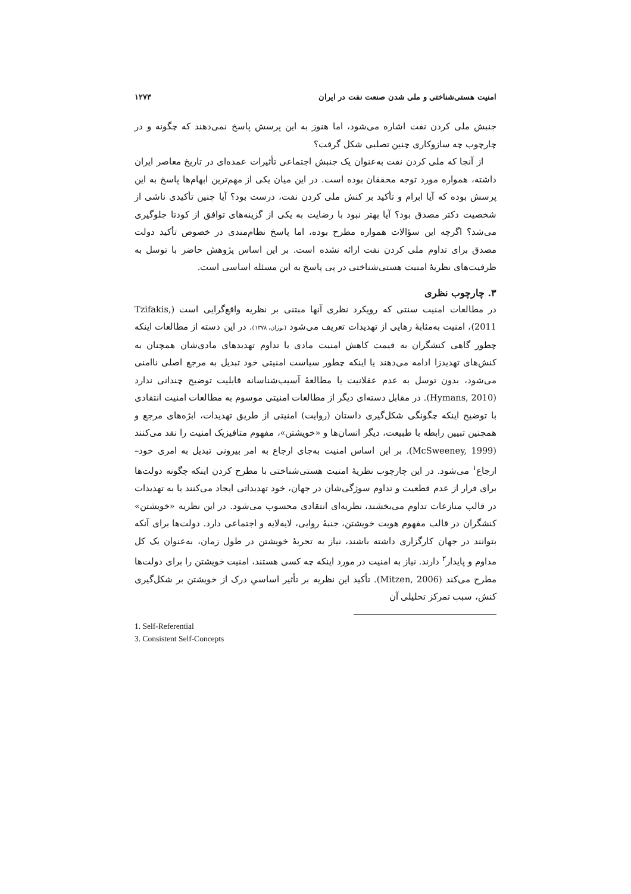امنیت هستی‌شناختی و ملی شدن صنعت نفت در ایران ۱۲۷۳
جنبش ملی کردن نفت اشاره می‌شود، اما هنوز به این پرسش پاسخ نمی‌دهند که چگونه و در چارچوب چه سازوکاری چنین تصلبی شکل گرفت؟
از آنجا که ملی کردن نفت به‌عنوان یک جنبش اجتماعی تأثیرات عمده‌ای در تاریخ معاصر ایران داشته، همواره مورد توجه محققان بوده است. در این میان یکی از مهم‌ترین ابهام‌ها پاسخ به این پرسش بوده که آیا ابرام و تأکید بر کنش ملی کردن نفت، درست بود؟ آیا چنین تأکیدی ناشی از شخصیت دکتر مصدق بود؟ آیا بهتر نبود با رضایت به یکی از گزینه‌های توافق از کودتا جلوگیری می‌شد؟ اگرچه این سؤالات همواره مطرح بوده، اما پاسخ نظام‌مندی در خصوص تأکید دولت مصدق برای تداوم ملی کردن نفت ارائه نشده است. بر این اساس پژوهش حاضر با توسل به ظرفیت‌های نظریهٔ امنیت هستی‌شناختی در پی پاسخ به این مسئله اساسی است.
۳. چارچوب نظری
در مطالعات امنیت سنتی که رویکرد نظری آنها مبتنی بر نظریه واقع‌گرایی است (Tzifakis, 2011)، امنیت به‌مثابهٔ رهایی از تهدیدات تعریف می‌شود (بوزان، ۱۳۷۸). در این دسته از مطالعات اینکه چطور گاهی کنشگران به قیمت کاهش امنیت مادی یا تداوم تهدیدهای مادی‌شان همچنان به کنش‌های تهدیدزا ادامه می‌دهند یا اینکه چطور سیاست امنیتی خود تبدیل به مرجع اصلی ناامنی می‌شود، بدون توسل به عدم عقلانیت یا مطالعهٔ آسیب‌شناسانه قابلیت توضیح چندانی ندارد (Hymans, 2010). در مقابل دسته‌ای دیگر از مطالعات امنیتی موسوم به مطالعات امنیت انتقادی با توضیح اینکه چگونگی شکل‌گیری داستان (روایت) امنیتی از طریق تهدیدات، ابژه‌های مرجع و همچنین تبیین رابطه با طبیعت، دیگر انسان‌ها و «خویشتن»، مفهوم متافیزیک امنیت را نقد می‌کنند (McSweeney, 1999). بر این اساس امنیت به‌جای ارجاع به امر بیرونی تبدیل به امری خود–ارجاع<sup>۱</sup> می‌شود. در این چارچوب نظریهٔ امنیت هستی‌شناختی با مطرح کردن اینکه چگونه دولت‌ها برای فرار از عدم قطعیت و تداوم سوژگی‌شان در جهان، خود تهدیداتی ایجاد می‌کنند یا به تهدیدات در قالب منازعات تداوم می‌بخشند، نظریه‌ای انتقادی محسوب می‌شود. در این نظریه «خویشتن» کنشگران در قالب مفهوم هویت خویشتن، جنبهٔ روایی، لایه‌لایه و اجتماعی دارد. دولت‌ها برای آنکه بتوانند در جهان کارگزاری داشته باشند، نیاز به تجربهٔ خویشتن در طول زمان، به‌عنوان یک کل مداوم و پایدار<sup>۲</sup> دارند. نیاز به امنیت در مورد اینکه چه کسی هستند، امنیت خویشتن را برای دولت‌ها مطرح می‌کند (Mitzen, 2006). تأکید این نظریه بر تأثیر اساسیِ درک از خویشتن بر شکل‌گیری کنش، سبب تمرکز تحلیلی آن
1. Self-Referential
3. Consistent Self-Concepts